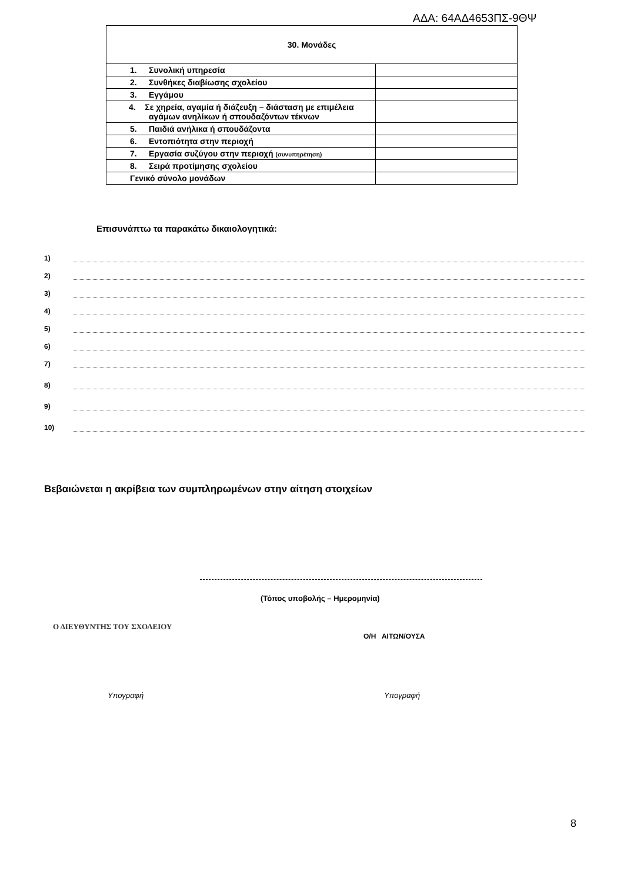ΑΔΑ: 64ΑΔ4653ΠΣ-9ΘΨ
| 30. Μονάδες | |
| --- | --- |
| 1. Συνολική υπηρεσία | |
| 2. Συνθήκες διαβίωσης σχολείου | |
| 3. Εγγάμου | |
| 4. Σε χηρεία, αγαμία ή διάζευξη – διάσταση με επιμέλεια αγάμων ανηλίκων ή σπουδαζόντων τέκνων | |
| 5. Παιδιά ανήλικα ή σπουδάζοντα | |
| 6. Εντοπιότητα στην περιοχή | |
| 7. Εργασία συζύγου στην περιοχή (συνυπηρέτηση) | |
| 8. Σειρά προτίμησης σχολείου | |
| Γενικό σύνολο μονάδων | |
Επισυνάπτω τα παρακάτω δικαιολογητικά:
1)
2)
3)
4)
5)
6)
7)
8)
9)
10)
Βεβαιώνεται η ακρίβεια των συμπληρωμένων στην αίτηση στοιχείων
(Τόπος υποβολής – Ημερομηνία)
Ο ΔΙΕΥΘΥΝΤΗΣ ΤΟΥ ΣΧΟΛΕΙΟΥ
Ο/Η ΑΙΤΩΝ/ΟΥΣΑ
Υπογραφή Υπογραφή
8